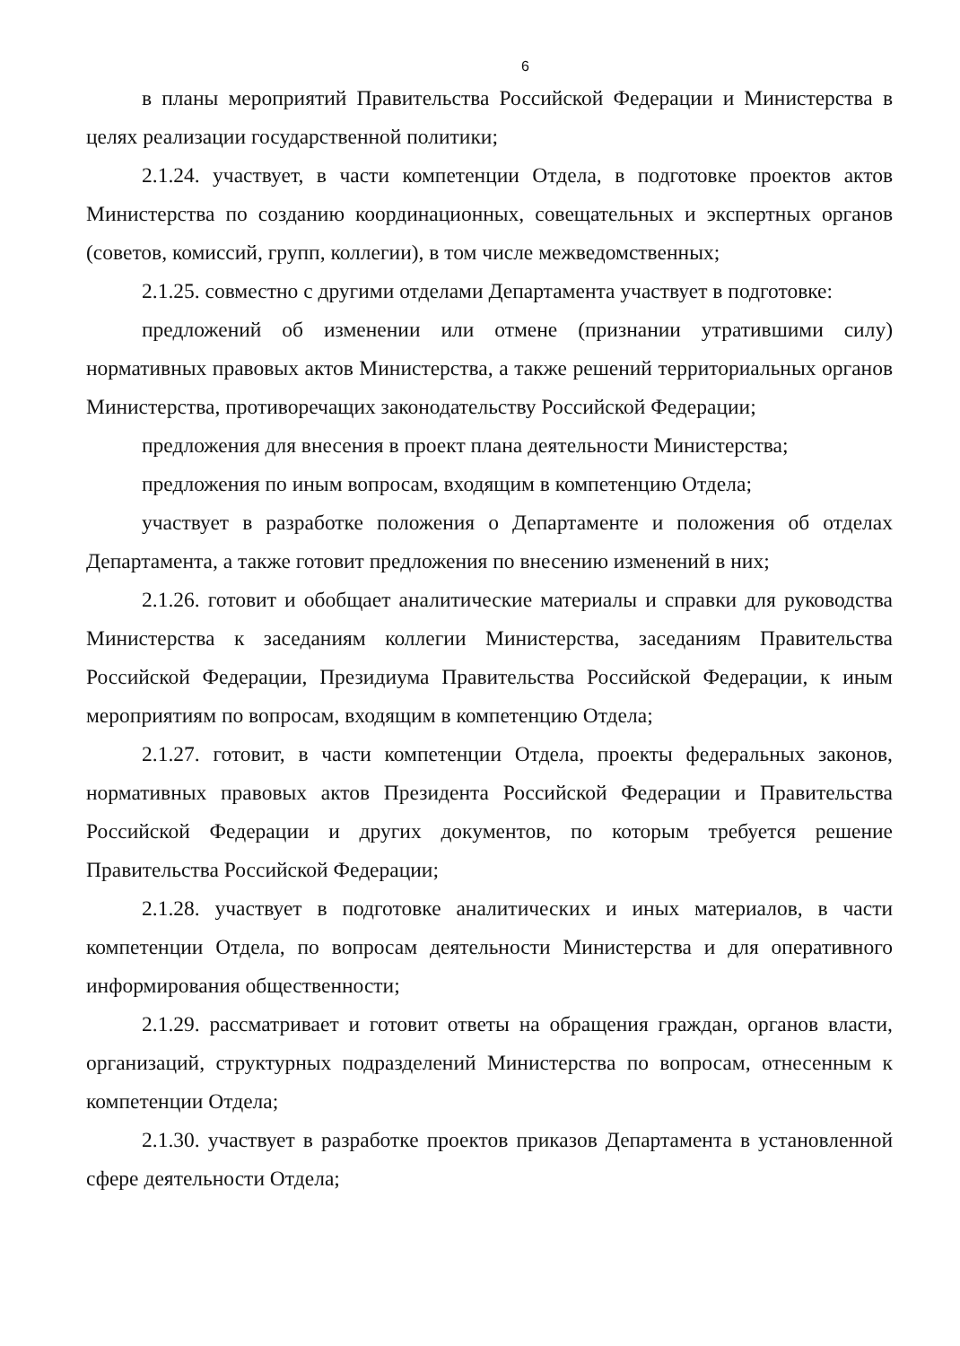6
в планы мероприятий Правительства Российской Федерации и Министерства в целях реализации государственной политики;
2.1.24. участвует, в части компетенции Отдела, в подготовке проектов актов Министерства по созданию координационных, совещательных и экспертных органов (советов, комиссий, групп, коллегии), в том числе межведомственных;
2.1.25. совместно с другими отделами Департамента участвует в подготовке:
предложений об изменении или отмене (признании утратившими силу) нормативных правовых актов Министерства, а также решений территориальных органов Министерства, противоречащих законодательству Российской Федерации;
предложения для внесения в проект плана деятельности Министерства;
предложения по иным вопросам, входящим в компетенцию Отдела;
участвует в разработке положения о Департаменте и положения об отделах Департамента, а также готовит предложения по внесению изменений в них;
2.1.26. готовит и обобщает аналитические материалы и справки для руководства Министерства к заседаниям коллегии Министерства, заседаниям Правительства Российской Федерации, Президиума Правительства Российской Федерации, к иным мероприятиям по вопросам, входящим в компетенцию Отдела;
2.1.27. готовит, в части компетенции Отдела, проекты федеральных законов, нормативных правовых актов Президента Российской Федерации и Правительства Российской Федерации и других документов, по которым требуется решение Правительства Российской Федерации;
2.1.28. участвует в подготовке аналитических и иных материалов, в части компетенции Отдела, по вопросам деятельности Министерства и для оперативного информирования общественности;
2.1.29. рассматривает и готовит ответы на обращения граждан, органов власти, организаций, структурных подразделений Министерства по вопросам, отнесенным к компетенции Отдела;
2.1.30. участвует в разработке проектов приказов Департамента в установленной сфере деятельности Отдела;